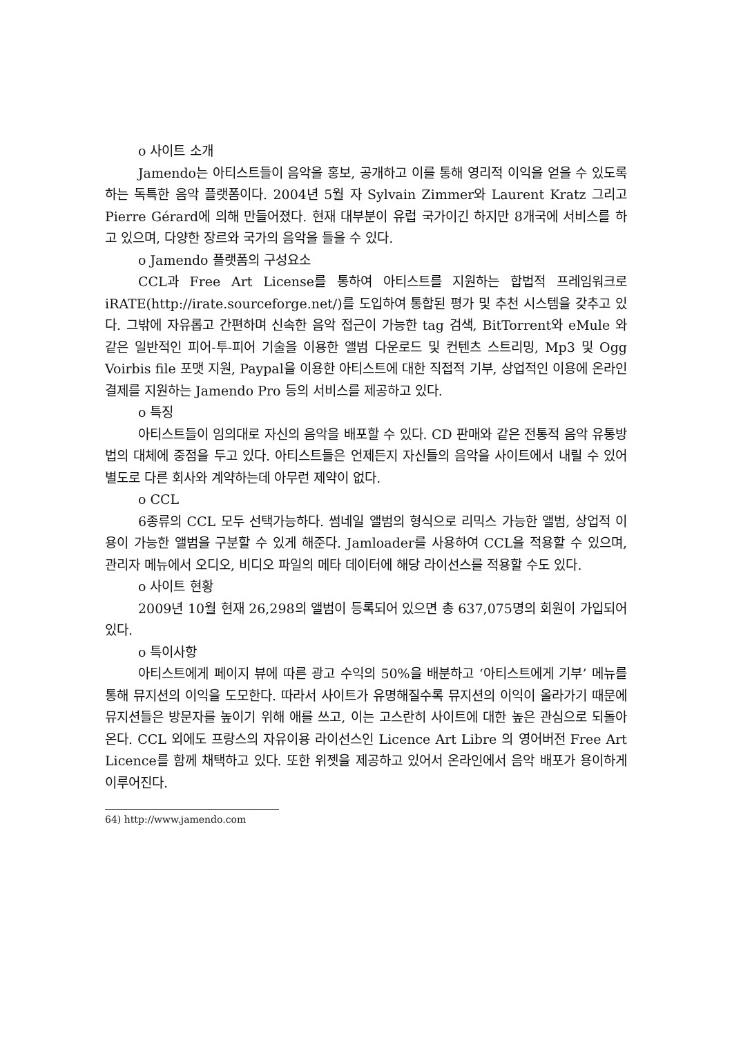o 사이트 소개
Jamendo는 아티스트들이 음악을 홍보, 공개하고 이를 통해 영리적 이익을 얻을 수 있도록 하는 독특한 음악 플랫폼이다. 2004년 5월 자 Sylvain Zimmer와 Laurent Kratz 그리고 Pierre Gérard에 의해 만들어졌다. 현재 대부분이 유럽 국가이긴 하지만 8개국에 서비스를 하고 있으며, 다양한 장르와 국가의 음악을 들을 수 있다.
o Jamendo 플랫폼의 구성요소
CCL과 Free Art License를 통하여 아티스트를 지원하는 합법적 프레임워크로 iRATE(http://irate.sourceforge.net/)를 도입하여 통합된 평가 및 추천 시스템을 갖추고 있다. 그밖에 자유롭고 간편하며 신속한 음악 접근이 가능한 tag 검색, BitTorrent와 eMule 와 같은 일반적인 피어-투-피어 기술을 이용한 앨범 다운로드 및 컨텐츠 스트리밍, Mp3 및 Ogg Voirbis file 포맷 지원, Paypal을 이용한 아티스트에 대한 직접적 기부, 상업적인 이용에 온라인 결제를 지원하는 Jamendo Pro 등의 서비스를 제공하고 있다.
o 특징
아티스트들이 임의대로 자신의 음악을 배포할 수 있다. CD 판매와 같은 전통적 음악 유통방법의 대체에 중점을 두고 있다. 아티스트들은 언제든지 자신들의 음악을 사이트에서 내릴 수 있어 별도로 다른 회사와 계약하는데 아무런 제약이 없다.
o CCL
6종류의 CCL 모두 선택가능하다. 썸네일 앨범의 형식으로 리믹스 가능한 앨범, 상업적 이용이 가능한 앨범을 구분할 수 있게 해준다. Jamloader를 사용하여 CCL을 적용할 수 있으며, 관리자 메뉴에서 오디오, 비디오 파일의 메타 데이터에 해당 라이선스를 적용할 수도 있다.
o 사이트 현황
2009년 10월 현재 26,298의 앨범이 등록되어 있으면 총 637,075명의 회원이 가입되어 있다.
o 특이사항
아티스트에게 페이지 뷰에 따른 광고 수익의 50%을 배분하고 ‘아티스트에게 기부’ 메뉴를 통해 뮤지션의 이익을 도모한다. 따라서 사이트가 유명해질수록 뮤지션의 이익이 올라가기 때문에 뮤지션들은 방문자를 높이기 위해 애를 쓰고, 이는 고스란히 사이트에 대한 높은 관심으로 되돌아온다. CCL 외에도 프랑스의 자유이용 라이선스인 Licence Art Libre 의 영어버전 Free Art Licence를 함께 채택하고 있다. 또한 위젯을 제공하고 있어서 온라인에서 음악 배포가 용이하게 이루어진다.
64) http://www.jamendo.com